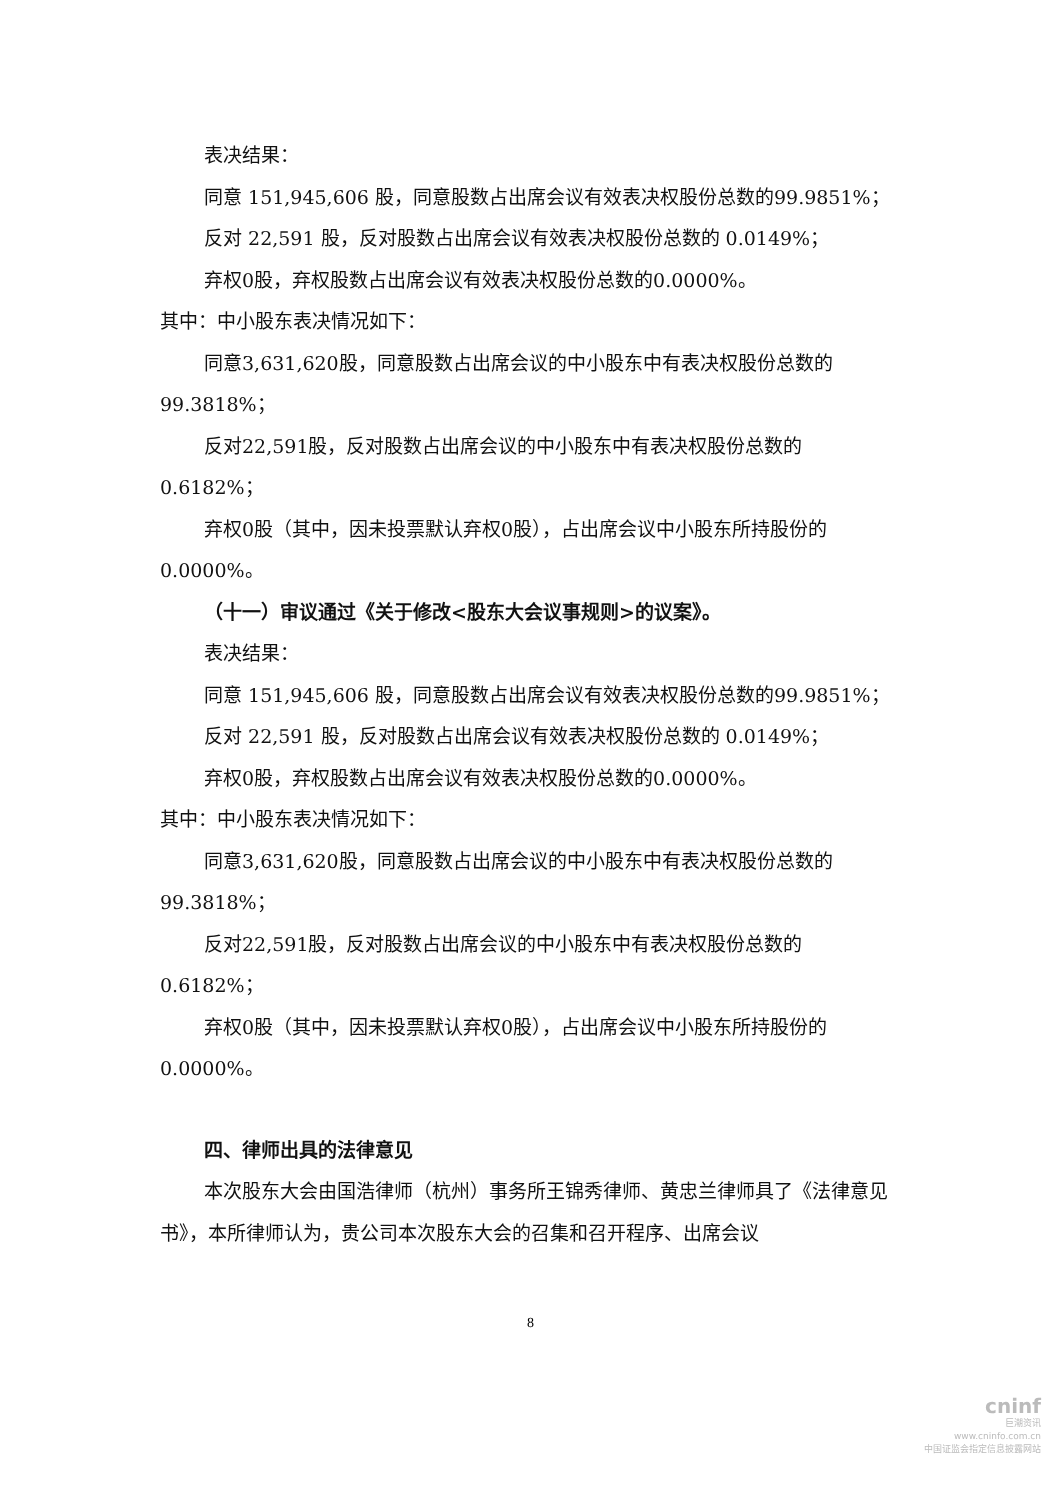表决结果：
同意 151,945,606 股，同意股数占出席会议有效表决权股份总数的99.9851%；
反对 22,591 股，反对股数占出席会议有效表决权股份总数的 0.0149%；
弃权0股，弃权股数占出席会议有效表决权股份总数的0.0000%。
其中：中小股东表决情况如下：
同意3,631,620股，同意股数占出席会议的中小股东中有表决权股份总数的99.3818%；
反对22,591股，反对股数占出席会议的中小股东中有表决权股份总数的0.6182%；
弃权0股（其中，因未投票默认弃权0股），占出席会议中小股东所持股份的0.0000%。
（十一）审议通过《关于修改<股东大会议事规则>的议案》。
表决结果：
同意 151,945,606 股，同意股数占出席会议有效表决权股份总数的99.9851%；
反对 22,591 股，反对股数占出席会议有效表决权股份总数的 0.0149%；
弃权0股，弃权股数占出席会议有效表决权股份总数的0.0000%。
其中：中小股东表决情况如下：
同意3,631,620股，同意股数占出席会议的中小股东中有表决权股份总数的99.3818%；
反对22,591股，反对股数占出席会议的中小股东中有表决权股份总数的0.6182%；
弃权0股（其中，因未投票默认弃权0股），占出席会议中小股东所持股份的0.0000%。
四、律师出具的法律意见
本次股东大会由国浩律师（杭州）事务所王锦秀律师、黄忠兰律师具了《法律意见书》，本所律师认为，贵公司本次股东大会的召集和召开程序、出席会议
8
cninf
巨潮资讯
www.cninfo.com.cn
中国证监会指定信息披露网站